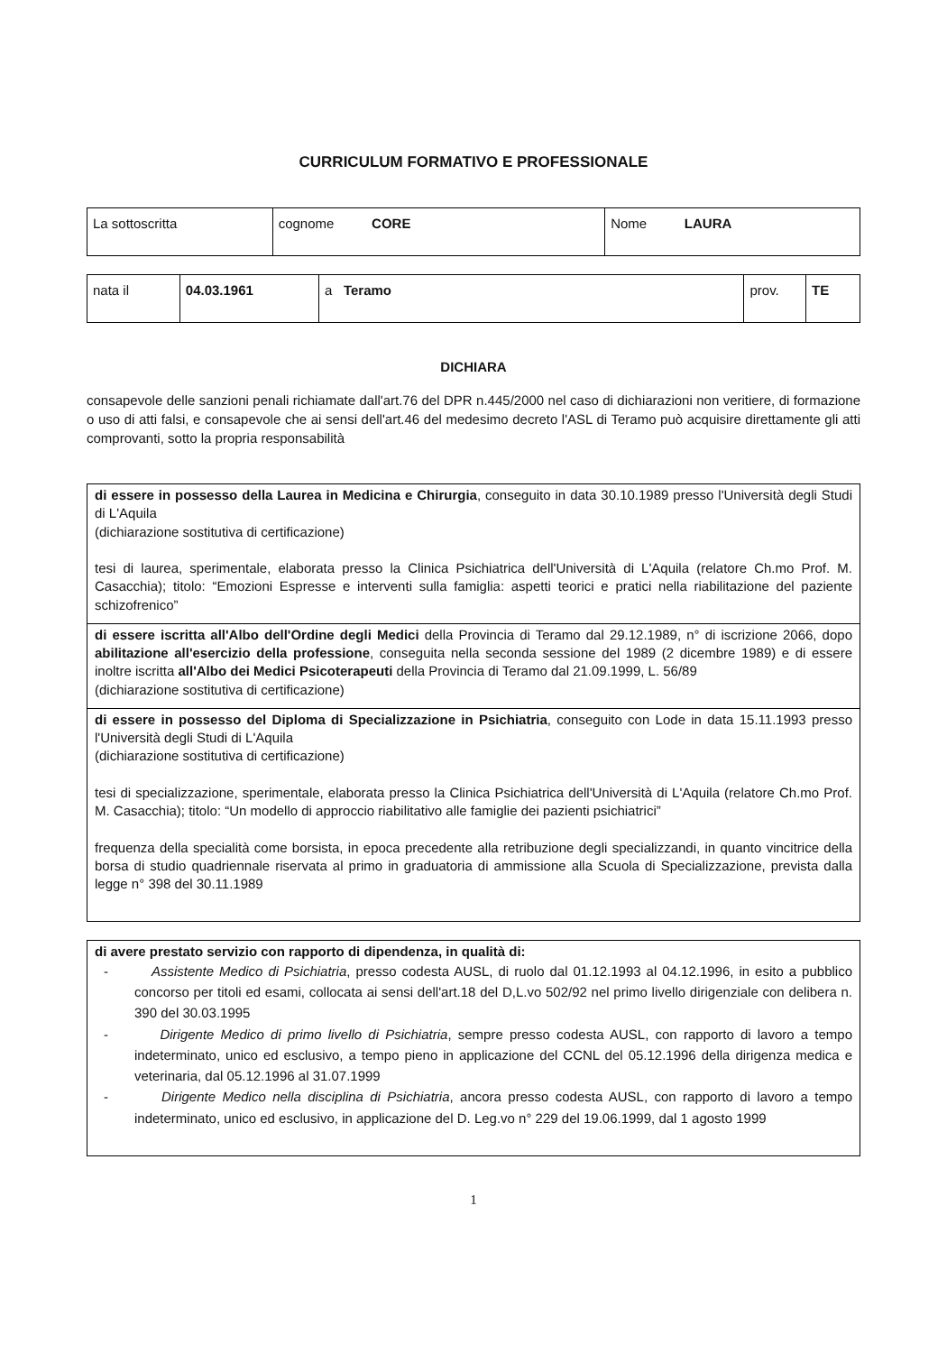CURRICULUM FORMATIVO E PROFESSIONALE
| La sottoscritta | cognome CORE | Nome LAURA |
| nata il | 04.03.1961 | a Teramo | prov. | TE |
DICHIARA
consapevole delle sanzioni penali richiamate dall'art.76 del DPR n.445/2000 nel caso di dichiarazioni non veritiere, di formazione o uso di atti falsi, e consapevole che ai sensi dell'art.46 del medesimo decreto l'ASL di Teramo può acquisire direttamente gli atti comprovanti, sotto la propria responsabilità
di essere in possesso della Laurea in Medicina e Chirurgia, conseguito in data 30.10.1989 presso l'Università degli Studi di L'Aquila
(dichiarazione sostitutiva di certificazione)
tesi di laurea, sperimentale, elaborata presso la Clinica Psichiatrica dell'Università di L'Aquila (relatore Ch.mo Prof. M. Casacchia); titolo: “Emozioni Espresse e interventi sulla famiglia: aspetti teorici e pratici nella riabilitazione del paziente schizofrenico”
di essere iscritta all'Albo dell'Ordine degli Medici della Provincia di Teramo dal 29.12.1989, n° di iscrizione 2066, dopo abilitazione all'esercizio della professione, conseguita nella seconda sessione del 1989 (2 dicembre 1989) e di essere inoltre iscritta all'Albo dei Medici Psicoterapeuti della Provincia di Teramo dal 21.09.1999, L. 56/89
(dichiarazione sostitutiva di certificazione)
di essere in possesso del Diploma di Specializzazione in Psichiatria, conseguito con Lode in data 15.11.1993 presso l'Università degli Studi di L'Aquila
(dichiarazione sostitutiva di certificazione)
tesi di specializzazione, sperimentale, elaborata presso la Clinica Psichiatrica dell'Università di L'Aquila (relatore Ch.mo Prof. M. Casacchia); titolo: “Un modello di approccio riabilitativo alle famiglie dei pazienti psichiatrici”
frequenza della specialità come borsista, in epoca precedente alla retribuzione degli specializzandi, in quanto vincitrice della borsa di studio quadriennale riservata al primo in graduatoria di ammissione alla Scuola di Specializzazione, prevista dalla legge n° 398 del 30.11.1989
di avere prestato servizio con rapporto di dipendenza, in qualità di:
- Assistente Medico di Psichiatria, presso codesta AUSL, di ruolo dal 01.12.1993 al 04.12.1996, in esito a pubblico concorso per titoli ed esami, collocata ai sensi dell'art.18 del D,L.vo 502/92 nel primo livello dirigenziale con delibera n. 390 del 30.03.1995
- Dirigente Medico di primo livello di Psichiatria, sempre presso codesta AUSL, con rapporto di lavoro a tempo indeterminato, unico ed esclusivo, a tempo pieno in applicazione del CCNL del 05.12.1996 della dirigenza medica e veterinaria, dal 05.12.1996 al 31.07.1999
- Dirigente Medico nella disciplina di Psichiatria, ancora presso codesta AUSL, con rapporto di lavoro a tempo indeterminato, unico ed esclusivo, in applicazione del D. Leg.vo n° 229 del 19.06.1999, dal 1 agosto 1999
1